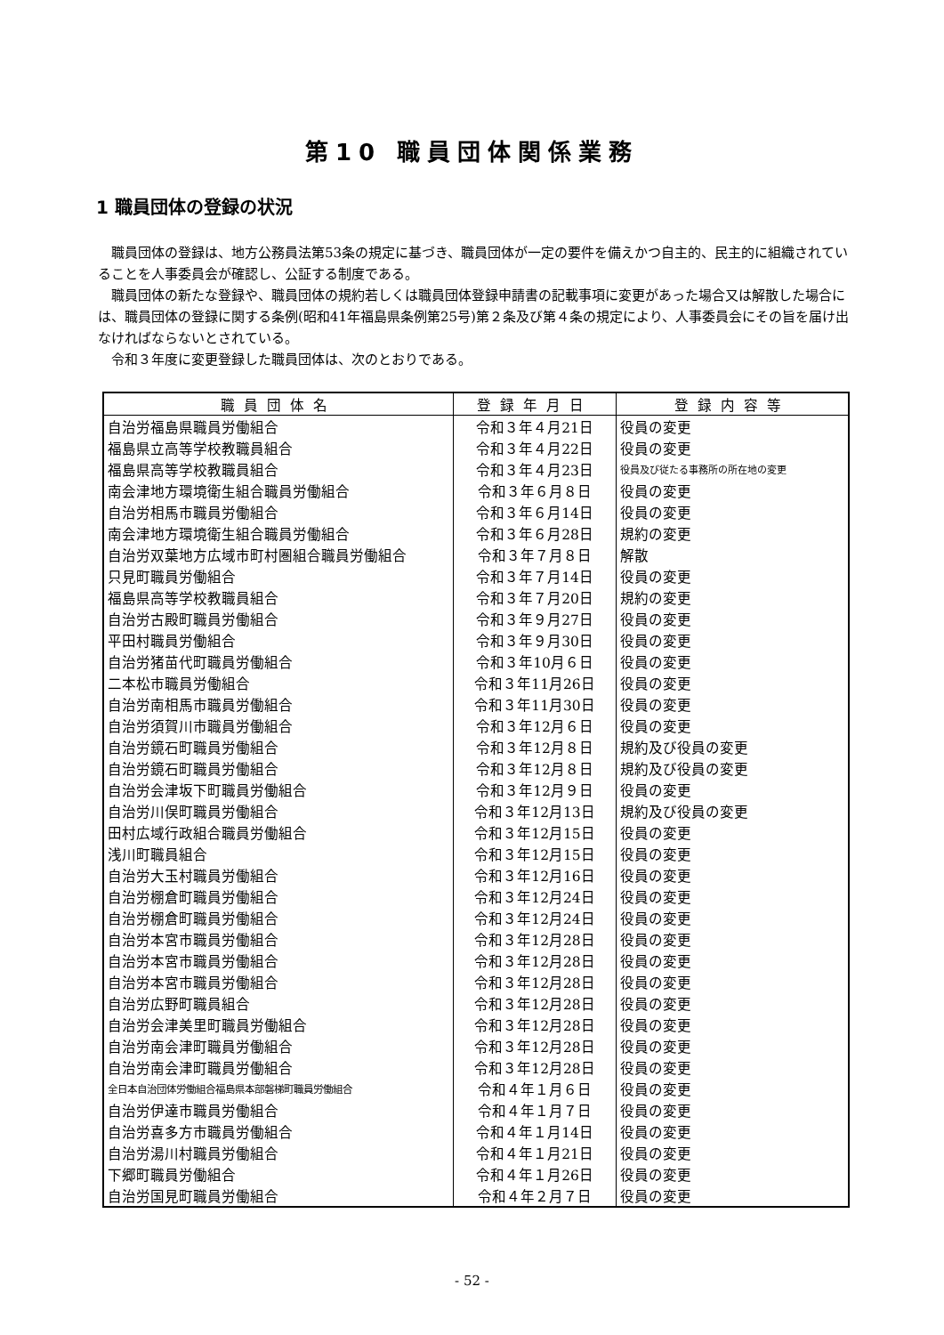第10 職員団体関係業務
1 職員団体の登録の状況
職員団体の登録は、地方公務員法第53条の規定に基づき、職員団体が一定の要件を備えかつ自主的、民主的に組織されていることを人事委員会が確認し、公証する制度である。
職員団体の新たな登録や、職員団体の規約若しくは職員団体登録申請書の記載事項に変更があった場合又は解散した場合には、職員団体の登録に関する条例(昭和41年福島県条例第25号)第２条及び第４条の規定により、人事委員会にその旨を届け出なければならないとされている。
令和３年度に変更登録した職員団体は、次のとおりである。
| 職員団体名 | 登録年月日 | 登録内容等 |
| --- | --- | --- |
| 自治労福島県職員労働組合 | 令和３年４月21日 | 役員の変更 |
| 福島県立高等学校教職員組合 | 令和３年４月22日 | 役員の変更 |
| 福島県高等学校教職員組合 | 令和３年４月23日 | 役員及び従たる事務所の所在地の変更 |
| 南会津地方環境衛生組合職員労働組合 | 令和３年６月８日 | 役員の変更 |
| 自治労相馬市職員労働組合 | 令和３年６月14日 | 役員の変更 |
| 南会津地方環境衛生組合職員労働組合 | 令和３年６月28日 | 規約の変更 |
| 自治労双葉地方広域市町村圏組合職員労働組合 | 令和３年７月８日 | 解散 |
| 只見町職員労働組合 | 令和３年７月14日 | 役員の変更 |
| 福島県高等学校教職員組合 | 令和３年７月20日 | 規約の変更 |
| 自治労古殿町職員労働組合 | 令和３年９月27日 | 役員の変更 |
| 平田村職員労働組合 | 令和３年９月30日 | 役員の変更 |
| 自治労猪苗代町職員労働組合 | 令和３年10月６日 | 役員の変更 |
| 二本松市職員労働組合 | 令和３年11月26日 | 役員の変更 |
| 自治労南相馬市職員労働組合 | 令和３年11月30日 | 役員の変更 |
| 自治労須賀川市職員労働組合 | 令和３年12月６日 | 役員の変更 |
| 自治労鏡石町職員労働組合 | 令和３年12月８日 | 規約及び役員の変更 |
| 自治労鏡石町職員労働組合 | 令和３年12月８日 | 規約及び役員の変更 |
| 自治労会津坂下町職員労働組合 | 令和３年12月９日 | 役員の変更 |
| 自治労川俣町職員労働組合 | 令和３年12月13日 | 規約及び役員の変更 |
| 田村広域行政組合職員労働組合 | 令和３年12月15日 | 役員の変更 |
| 浅川町職員組合 | 令和３年12月15日 | 役員の変更 |
| 自治労大玉村職員労働組合 | 令和３年12月16日 | 役員の変更 |
| 自治労棚倉町職員労働組合 | 令和３年12月24日 | 役員の変更 |
| 自治労棚倉町職員労働組合 | 令和３年12月24日 | 役員の変更 |
| 自治労本宮市職員労働組合 | 令和３年12月28日 | 役員の変更 |
| 自治労本宮市職員労働組合 | 令和３年12月28日 | 役員の変更 |
| 自治労本宮市職員労働組合 | 令和３年12月28日 | 役員の変更 |
| 自治労広野町職員組合 | 令和３年12月28日 | 役員の変更 |
| 自治労会津美里町職員労働組合 | 令和３年12月28日 | 役員の変更 |
| 自治労南会津町職員労働組合 | 令和３年12月28日 | 役員の変更 |
| 自治労南会津町職員労働組合 | 令和３年12月28日 | 役員の変更 |
| 全日本自治団体労働組合福島県本部磐梯町職員労働組合 | 令和４年１月６日 | 役員の変更 |
| 自治労伊達市職員労働組合 | 令和４年１月７日 | 役員の変更 |
| 自治労喜多方市職員労働組合 | 令和４年１月14日 | 役員の変更 |
| 自治労湯川村職員労働組合 | 令和４年１月21日 | 役員の変更 |
| 下郷町職員労働組合 | 令和４年１月26日 | 役員の変更 |
| 自治労国見町職員労働組合 | 令和４年２月７日 | 役員の変更 |
- 52 -